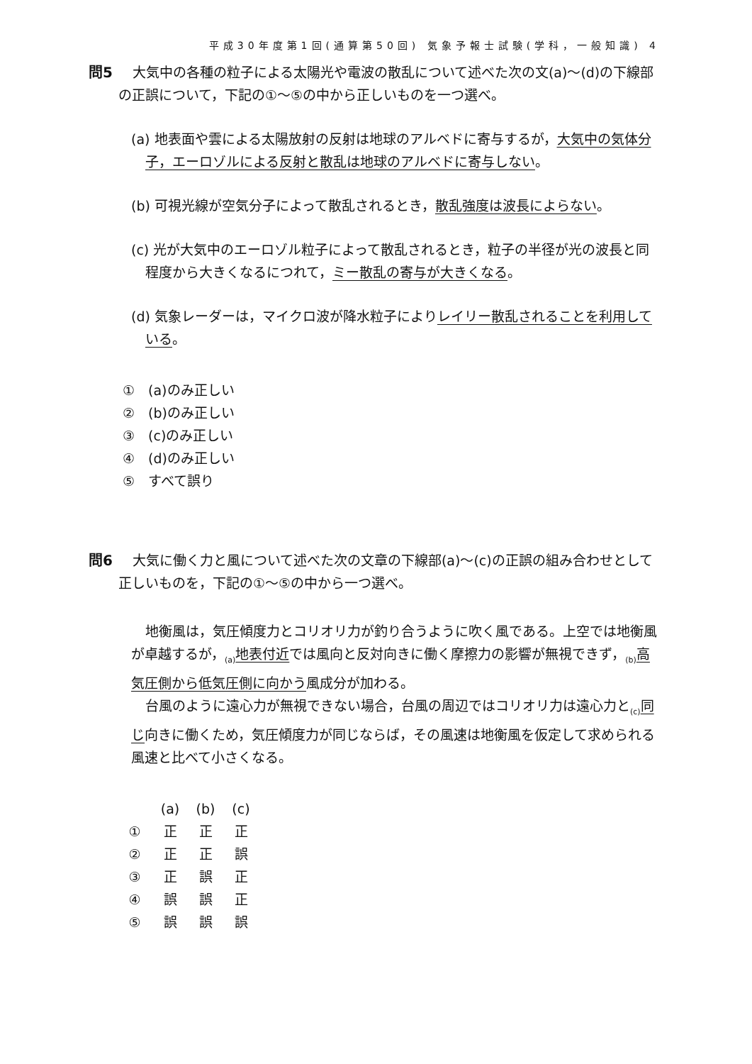平成30年度第1回(通算第50回) 気象予報士試験(学科，一般知識) 4
問5 大気中の各種の粒子による太陽光や電波の散乱について述べた次の文(a)～(d)の下線部の正誤について，下記の①～⑤の中から正しいものを一つ選べ。
(a) 地表面や雲による太陽放射の反射は地球のアルベドに寄与するが，大気中の気体分子，エーロゾルによる反射と散乱は地球のアルベドに寄与しない。
(b) 可視光線が空気分子によって散乱されるとき，散乱強度は波長によらない。
(c) 光が大気中のエーロゾル粒子によって散乱されるとき，粒子の半径が光の波長と同程度から大きくなるにつれて，ミー散乱の寄与が大きくなる。
(d) 気象レーダーは，マイクロ波が降水粒子によりレイリー散乱されることを利用している。
①　(a)のみ正しい
②　(b)のみ正しい
③　(c)のみ正しい
④　(d)のみ正しい
⑤　すべて誤り
問6 大気に働く力と風について述べた次の文章の下線部(a)～(c)の正誤の組み合わせとして正しいものを，下記の①～⑤の中から一つ選べ。
地衡風は，気圧傾度力とコリオリ力が釣り合うように吹く風である。上空では地衡風が卓越するが，<sub>(a)</sub>地表付近では風向と反対向きに働く摩擦力の影響が無視できず，<sub>(b)</sub>高気圧側から低気圧側に向かう風成分が加わる。
台風のように遠心力が無視できない場合，台風の周辺ではコリオリ力は遠心力と<sub>(c)</sub>同じ向きに働くため，気圧傾度力が同じならば，その風速は地衡風を仮定して求められる風速と比べて小さくなる。
| | (a) | (b) | (c) |
| --- | --- | --- | --- |
| ① | 正 | 正 | 正 |
| ② | 正 | 正 | 誤 |
| ③ | 正 | 誤 | 正 |
| ④ | 誤 | 誤 | 正 |
| ⑤ | 誤 | 誤 | 誤 |